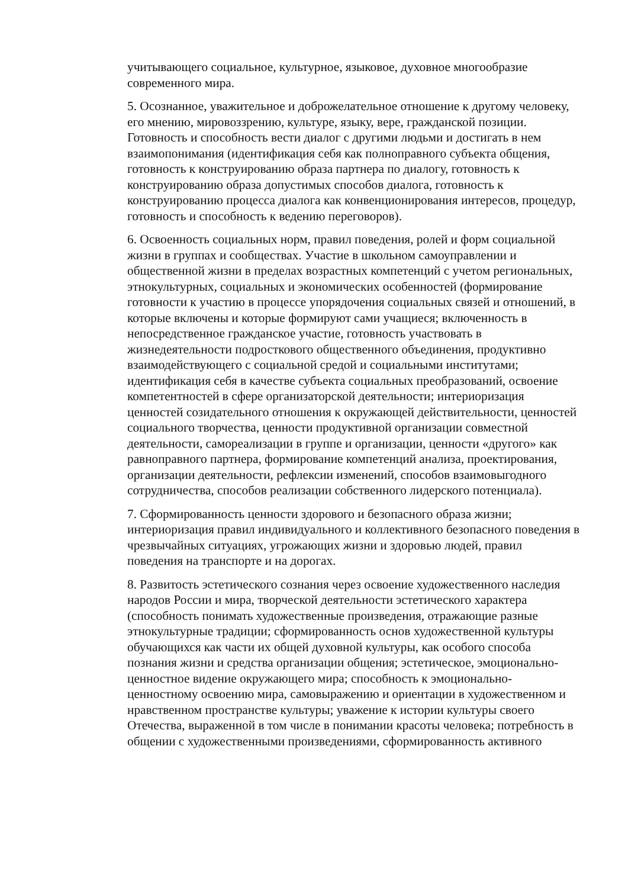учитывающего социальное, культурное, языковое, духовное многообразие современного мира.
5. Осознанное, уважительное и доброжелательное отношение к другому человеку, его мнению, мировоззрению, культуре, языку, вере, гражданской позиции. Готовность и способность вести диалог с другими людьми и достигать в нем взаимопонимания (идентификация себя как полноправного субъекта общения, готовность к конструированию образа партнера по диалогу, готовность к конструированию образа допустимых способов диалога, готовность к конструированию процесса диалога как конвенционирования интересов, процедур, готовность и способность к ведению переговоров).
6. Освоенность социальных норм, правил поведения, ролей и форм социальной жизни в группах и сообществах. Участие в школьном самоуправлении и общественной жизни в пределах возрастных компетенций с учетом региональных, этнокультурных, социальных и экономических особенностей (формирование готовности к участию в процессе упорядочения социальных связей и отношений, в которые включены и которые формируют сами учащиеся; включенность в непосредственное гражданское участие, готовность участвовать в жизнедеятельности подросткового общественного объединения, продуктивно взаимодействующего с социальной средой и социальными институтами; идентификация себя в качестве субъекта социальных преобразований, освоение компетентностей в сфере организаторской деятельности; интериоризация ценностей созидательного отношения к окружающей действительности, ценностей социального творчества, ценности продуктивной организации совместной деятельности, самореализации в группе и организации, ценности «другого» как равноправного партнера, формирование компетенций анализа, проектирования, организации деятельности, рефлексии изменений, способов взаимовыгодного сотрудничества, способов реализации собственного лидерского потенциала).
7. Сформированность ценности здорового и безопасного образа жизни; интериоризация правил индивидуального и коллективного безопасного поведения в чрезвычайных ситуациях, угрожающих жизни и здоровью людей, правил поведения на транспорте и на дорогах.
8. Развитость эстетического сознания через освоение художественного наследия народов России и мира, творческой деятельности эстетического характера (способность понимать художественные произведения, отражающие разные этнокультурные традиции; сформированность основ художественной культуры обучающихся как части их общей духовной культуры, как особого способа познания жизни и средства организации общения; эстетическое, эмоционально-ценностное видение окружающего мира; способность к эмоционально-ценностному освоению мира, самовыражению и ориентации в художественном и нравственном пространстве культуры; уважение к истории культуры своего Отечества, выраженной в том числе в понимании красоты человека; потребность в общении с художественными произведениями, сформированность активного